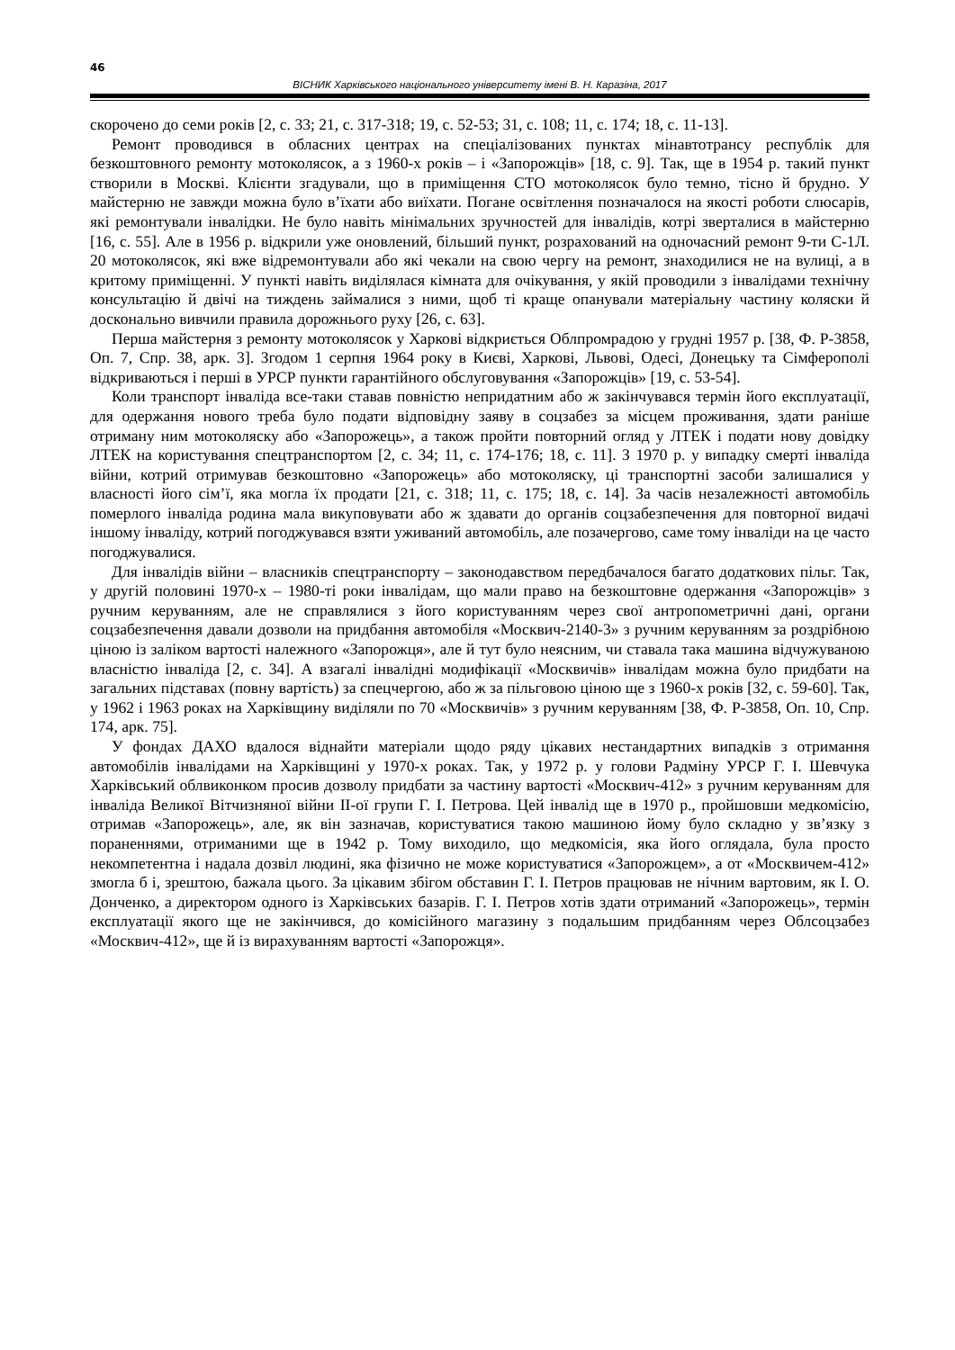46
ВІСНИК Харківського національного університету імені В. Н. Каразіна, 2017
скорочено до семи років [2, с. 33; 21, с. 317-318; 19, с. 52-53; 31, с. 108; 11, с. 174; 18, с. 11-13].
Ремонт проводився в обласних центрах на спеціалізованих пунктах мінавтотрансу республік для безкоштовного ремонту мотоколясок, а з 1960-х років – і «Запорожців» [18, с. 9]. Так, ще в 1954 р. такий пункт створили в Москві. Клієнти згадували, що в приміщення СТО мотоколясок було темно, тісно й брудно. У майстерню не завжди можна було в’їхати або виїхати. Погане освітлення позначалося на якості роботи слюсарів, які ремонтували інвалідки. Не було навіть мінімальних зручностей для інвалідів, котрі зверталися в майстерню [16, с. 55]. Але в 1956 р. відкрили уже оновлений, більший пункт, розрахований на одночасний ремонт 9-ти С-1Л. 20 мотоколясок, які вже відремонтували або які чекали на свою чергу на ремонт, знаходилися не на вулиці, а в критому приміщенні. У пункті навіть виділялася кімната для очікування, у якій проводили з інвалідами технічну консультацію й двічі на тиждень займалися з ними, щоб ті краще опанували матеріальну частину коляски й досконально вивчили правила дорожнього руху [26, с. 63].
Перша майстерня з ремонту мотоколясок у Харкові відкриється Облпромрадою у грудні 1957 р. [38, Ф. Р-3858, Оп. 7, Спр. 38, арк. 3]. Згодом 1 серпня 1964 року в Києві, Харкові, Львові, Одесі, Донецьку та Сімферополі відкриваються і перші в УРСР пункти гарантійного обслуговування «Запорожців» [19, с. 53-54].
Коли транспорт інваліда все-таки ставав повністю непридатним або ж закінчувався термін його експлуатації, для одержання нового треба було подати відповідну заяву в соцзабез за місцем проживання, здати раніше отриману ним мотоколяску або «Запорожець», а також пройти повторний огляд у ЛТЕК і подати нову довідку ЛТЕК на користування спецтранспортом [2, с. 34; 11, с. 174-176; 18, с. 11]. З 1970 р. у випадку смерті інваліда війни, котрий отримував безкоштовно «Запорожець» або мотоколяску, ці транспортні засоби залишалися у власності його сім’ї, яка могла їх продати [21, с. 318; 11, с. 175; 18, с. 14]. За часів незалежності автомобіль померлого інваліда родина мала викуповувати або ж здавати до органів соцзабезпечення для повторної видачі іншому інваліду, котрий погоджувався взяти уживаний автомобіль, але позачергово, саме тому інваліди на це часто погоджувалися.
Для інвалідів війни – власників спецтранспорту – законодавством передбачалося багато додаткових пільг. Так, у другій половині 1970-х – 1980-ті роки інвалідам, що мали право на безкоштовне одержання «Запорожців» з ручним керуванням, але не справлялися з його користуванням через свої антропометричні дані, органи соцзабезпечення давали дозволи на придбання автомобіля «Москвич-2140-3» з ручним керуванням за роздрібною ціною із заліком вартості належного «Запорожця», але й тут було неясним, чи ставала така машина відчужуваною власністю інваліда [2, с. 34]. А взагалі інвалідні модифікації «Москвичів» інвалідам можна було придбати на загальних підставах (повну вартість) за спецчергою, або ж за пільговою ціною ще з 1960-х років [32, с. 59-60]. Так, у 1962 і 1963 роках на Харківщину виділяли по 70 «Москвичів» з ручним керуванням [38, Ф. Р-3858, Оп. 10, Спр. 174, арк. 75].
У фондах ДАХО вдалося віднайти матеріали щодо ряду цікавих нестандартних випадків з отримання автомобілів інвалідами на Харківщині у 1970-х роках. Так, у 1972 р. у голови Радміну УРСР Г. І. Шевчука Харківський облвиконком просив дозволу придбати за частину вартості «Москвич-412» з ручним керуванням для інваліда Великої Вітчизняної війни ІІ-ої групи Г. І. Петрова. Цей інвалід ще в 1970 р., пройшовши медкомісію, отримав «Запорожець», але, як він зазначав, користуватися такою машиною йому було складно у зв’язку з пораненнями, отриманими ще в 1942 р. Тому виходило, що медкомісія, яка його оглядала, була просто некомпетентна і надала дозвіл людині, яка фізично не може користуватися «Запорожцем», а от «Москвичем-412» змогла б і, зрештою, бажала цього. За цікавим збігом обставин Г. І. Петров працював не нічним вартовим, як І. О. Донченко, а директором одного із Харківських базарів. Г. І. Петров хотів здати отриманий «Запорожець», термін експлуатації якого ще не закінчився, до комісійного магазину з подальшим придбанням через Облсоцзабез «Москвич-412», ще й із вирахуванням вартості «Запорожця».